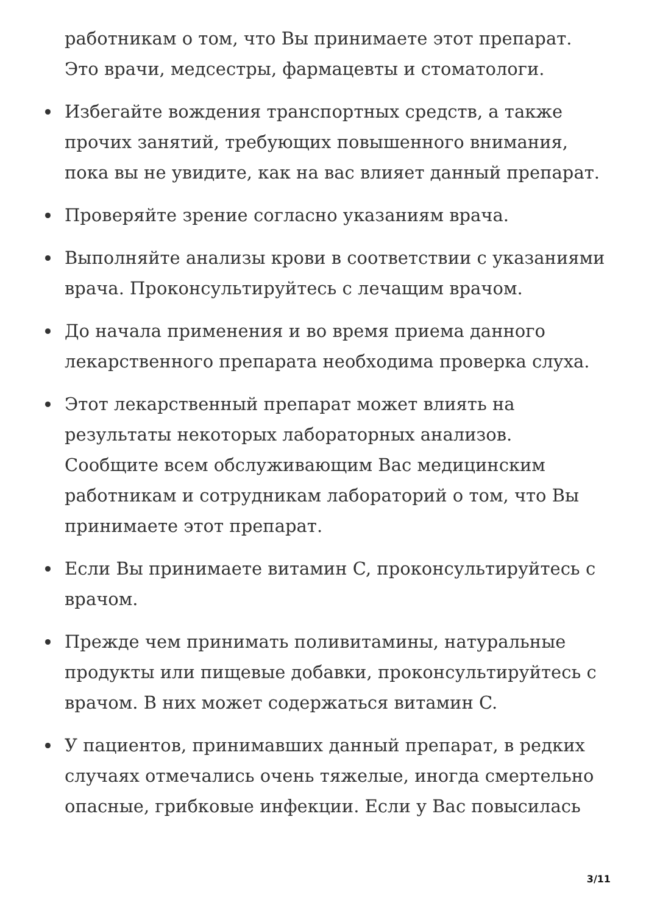работникам о том, что Вы принимаете этот препарат. Это врачи, медсестры, фармацевты и стоматологи.
Избегайте вождения транспортных средств, а также прочих занятий, требующих повышенного внимания, пока вы не увидите, как на вас влияет данный препарат.
Проверяйте зрение согласно указаниям врача.
Выполняйте анализы крови в соответствии с указаниями врача. Проконсультируйтесь с лечащим врачом.
До начала применения и во время приема данного лекарственного препарата необходима проверка слуха.
Этот лекарственный препарат может влиять на результаты некоторых лабораторных анализов. Сообщите всем обслуживающим Вас медицинским работникам и сотрудникам лабораторий о том, что Вы принимаете этот препарат.
Если Вы принимаете витамин C, проконсультируйтесь с врачом.
Прежде чем принимать поливитамины, натуральные продукты или пищевые добавки, проконсультируйтесь с врачом. В них может содержаться витамин C.
У пациентов, принимавших данный препарат, в редких случаях отмечались очень тяжелые, иногда смертельно опасные, грибковые инфекции. Если у Вас повысилась
3/11